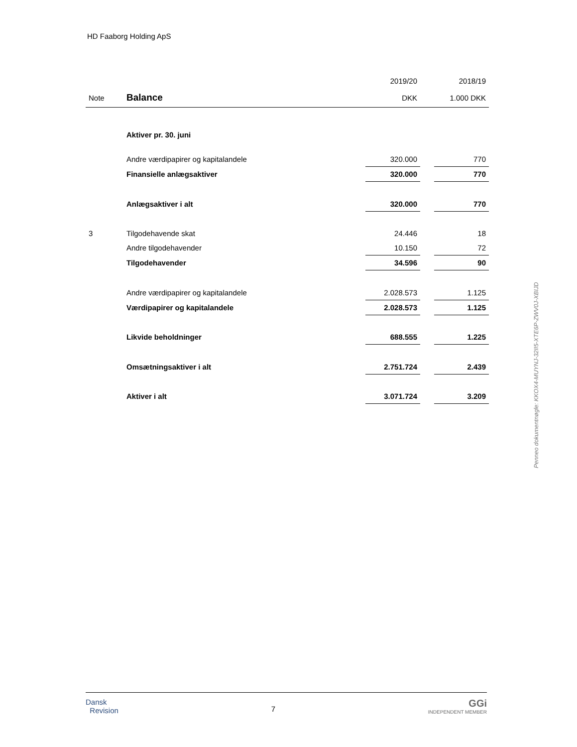HD Faaborg Holding ApS
| | | 2019/20 | | 2018/19 |
| Note | Balance | DKK | | 1.000 DKK |
| | Aktiver pr. 30. juni | | | |
| | Andre værdipapirer og kapitalandele | 320.000 | | 770 |
| | Finansielle anlægsaktiver | 320.000 | | 770 |
| | Anlægsaktiver i alt | 320.000 | | 770 |
| 3 | Tilgodehavende skat | 24.446 | | 18 |
| | Andre tilgodehavender | 10.150 | | 72 |
| | Tilgodehavender | 34.596 | | 90 |
| | Andre værdipapirer og kapitalandele | 2.028.573 | | 1.125 |
| | Værdipapirer og kapitalandele | 2.028.573 | | 1.125 |
| | Likvide beholdninger | 688.555 | | 1.225 |
| | Omsætningsaktiver i alt | 2.751.724 | | 2.439 |
| | Aktiver i alt | 3.071.724 | | 3.209 |
Penneo dokumentnøgle: KKOX4-MUYNJ-32II5-XTE6P-ZWV0J-XBIJD
Dansk
Revision
7
GGi
INDEPENDENT MEMBER